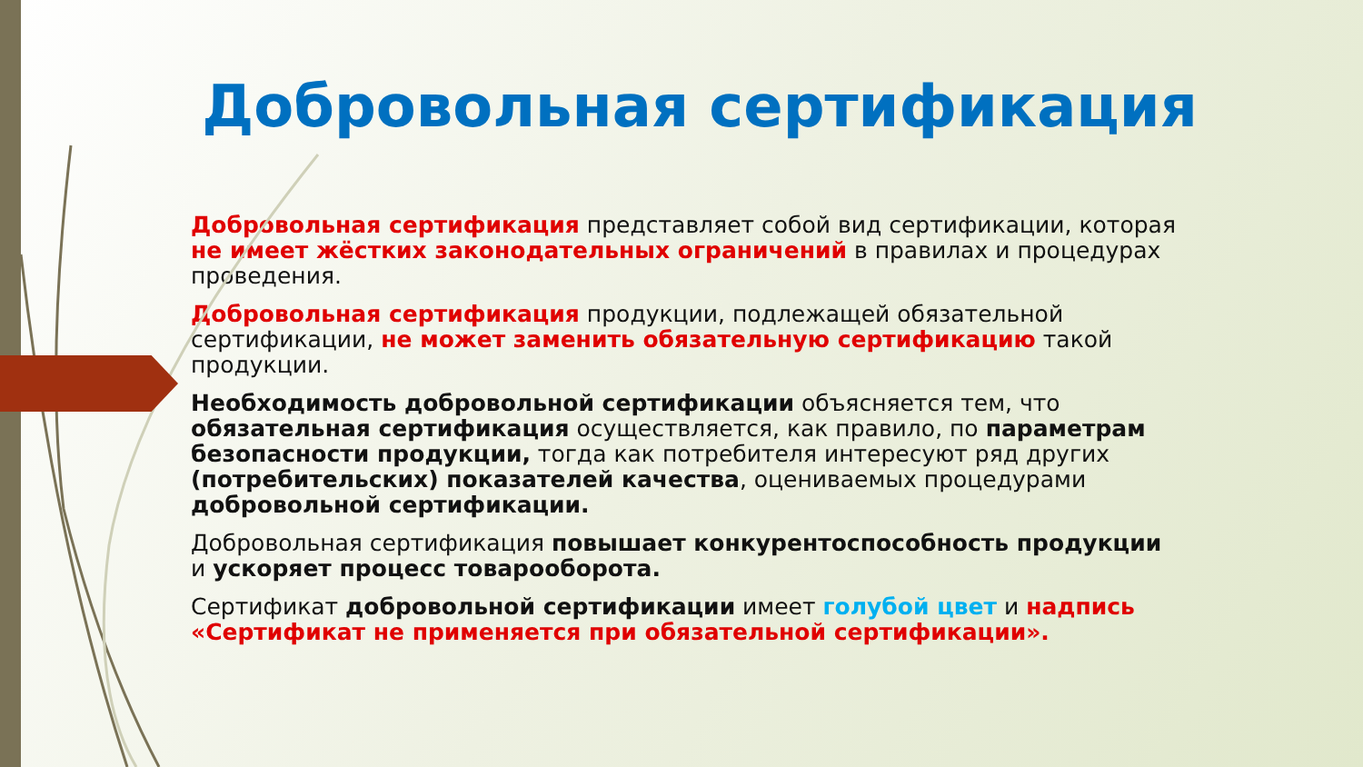Добровольная сертификация
Добровольная сертификация представляет собой вид сертификации, которая не имеет жёстких законодательных ограничений в правилах и процедурах проведения.
Добровольная сертификация продукции, подлежащей обязательной сертификации, не может заменить обязательную сертификацию такой продукции.
Необходимость добровольной сертификации объясняется тем, что обязательная сертификация осуществляется, как правило, по параметрам безопасности продукции, тогда как потребителя интересуют ряд других (потребительских) показателей качества, оцениваемых процедурами добровольной сертификации.
Добровольная сертификация повышает конкурентоспособность продукции и ускоряет процесс товарооборота.
Сертификат добровольной сертификации имеет голубой цвет и надпись «Сертификат не применяется при обязательной сертификации».